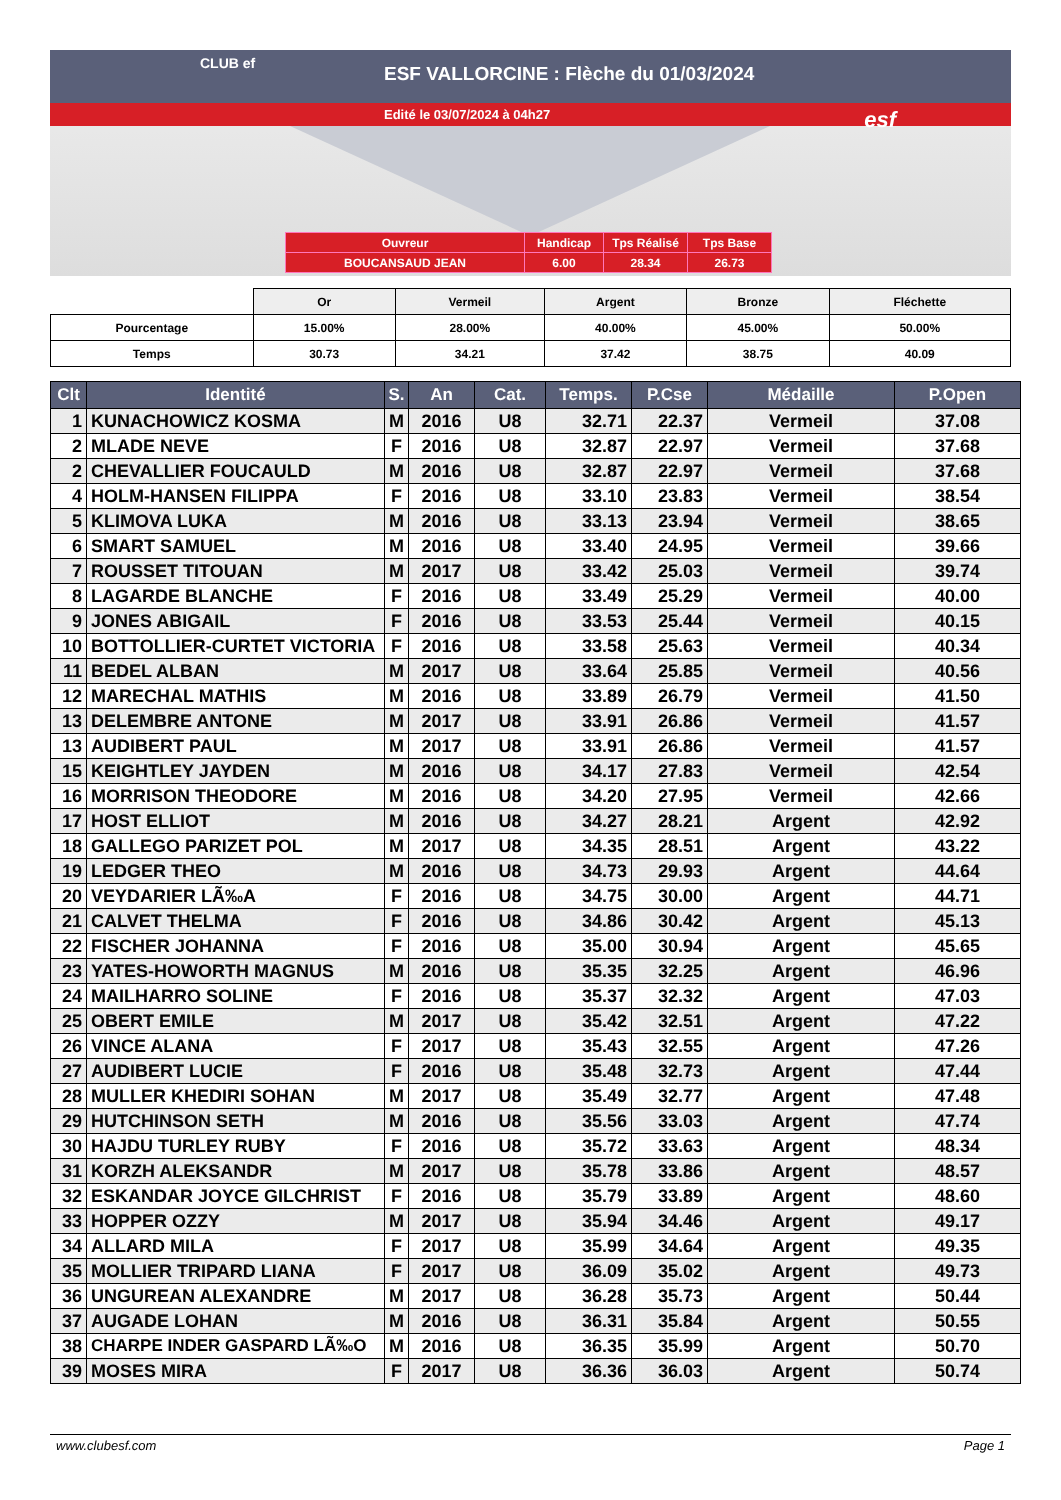ESF VALLORCINE : Flèche du 01/03/2024
Edité le 03/07/2024 à 04h27
CLUB ef
esf
| Ouvreur | Handicap | Tps Réalisé | Tps Base |
| BOUCANSAUD JEAN | 6.00 | 28.34 | 26.73 |
| | Or | Vermeil | Argent | Bronze | Fléchette |
| Pourcentage | 15.00% | 28.00% | 40.00% | 45.00% | 50.00% |
| Temps | 30.73 | 34.21 | 37.42 | 38.75 | 40.09 |
| Clt | Identité | S. | An | Cat. | Temps. | P.Cse | Médaille | P.Open |
| --- | --- | --- | --- | --- | --- | --- | --- | --- |
| 1 | KUNACHOWICZ KOSMA | M | 2016 | U8 | 32.71 | 22.37 | Vermeil | 37.08 |
| 2 | MLADE NEVE | F | 2016 | U8 | 32.87 | 22.97 | Vermeil | 37.68 |
| 2 | CHEVALLIER FOUCAULD | M | 2016 | U8 | 32.87 | 22.97 | Vermeil | 37.68 |
| 4 | HOLM-HANSEN FILIPPA | F | 2016 | U8 | 33.10 | 23.83 | Vermeil | 38.54 |
| 5 | KLIMOVA LUKA | M | 2016 | U8 | 33.13 | 23.94 | Vermeil | 38.65 |
| 6 | SMART SAMUEL | M | 2016 | U8 | 33.40 | 24.95 | Vermeil | 39.66 |
| 7 | ROUSSET TITOUAN | M | 2017 | U8 | 33.42 | 25.03 | Vermeil | 39.74 |
| 8 | LAGARDE BLANCHE | F | 2016 | U8 | 33.49 | 25.29 | Vermeil | 40.00 |
| 9 | JONES ABIGAIL | F | 2016 | U8 | 33.53 | 25.44 | Vermeil | 40.15 |
| 10 | BOTTOLLIER-CURTET VICTORIA | F | 2016 | U8 | 33.58 | 25.63 | Vermeil | 40.34 |
| 11 | BEDEL ALBAN | M | 2017 | U8 | 33.64 | 25.85 | Vermeil | 40.56 |
| 12 | MARECHAL MATHIS | M | 2016 | U8 | 33.89 | 26.79 | Vermeil | 41.50 |
| 13 | DELEMBRE ANTONE | M | 2017 | U8 | 33.91 | 26.86 | Vermeil | 41.57 |
| 13 | AUDIBERT PAUL | M | 2017 | U8 | 33.91 | 26.86 | Vermeil | 41.57 |
| 15 | KEIGHTLEY JAYDEN | M | 2016 | U8 | 34.17 | 27.83 | Vermeil | 42.54 |
| 16 | MORRISON THEODORE | M | 2016 | U8 | 34.20 | 27.95 | Vermeil | 42.66 |
| 17 | HOST ELLIOT | M | 2016 | U8 | 34.27 | 28.21 | Argent | 42.92 |
| 18 | GALLEGO PARIZET POL | M | 2017 | U8 | 34.35 | 28.51 | Argent | 43.22 |
| 19 | LEDGER THEO | M | 2016 | U8 | 34.73 | 29.93 | Argent | 44.64 |
| 20 | VEYDARIER LÃ‰A | F | 2016 | U8 | 34.75 | 30.00 | Argent | 44.71 |
| 21 | CALVET THELMA | F | 2016 | U8 | 34.86 | 30.42 | Argent | 45.13 |
| 22 | FISCHER JOHANNA | F | 2016 | U8 | 35.00 | 30.94 | Argent | 45.65 |
| 23 | YATES-HOWORTH MAGNUS | M | 2016 | U8 | 35.35 | 32.25 | Argent | 46.96 |
| 24 | MAILHARRO SOLINE | F | 2016 | U8 | 35.37 | 32.32 | Argent | 47.03 |
| 25 | OBERT EMILE | M | 2017 | U8 | 35.42 | 32.51 | Argent | 47.22 |
| 26 | VINCE ALANA | F | 2017 | U8 | 35.43 | 32.55 | Argent | 47.26 |
| 27 | AUDIBERT LUCIE | F | 2016 | U8 | 35.48 | 32.73 | Argent | 47.44 |
| 28 | MULLER KHEDIRI SOHAN | M | 2017 | U8 | 35.49 | 32.77 | Argent | 47.48 |
| 29 | HUTCHINSON SETH | M | 2016 | U8 | 35.56 | 33.03 | Argent | 47.74 |
| 30 | HAJDU TURLEY RUBY | F | 2016 | U8 | 35.72 | 33.63 | Argent | 48.34 |
| 31 | KORZH ALEKSANDR | M | 2017 | U8 | 35.78 | 33.86 | Argent | 48.57 |
| 32 | ESKANDAR JOYCE GILCHRIST | F | 2016 | U8 | 35.79 | 33.89 | Argent | 48.60 |
| 33 | HOPPER OZZY | M | 2017 | U8 | 35.94 | 34.46 | Argent | 49.17 |
| 34 | ALLARD MILA | F | 2017 | U8 | 35.99 | 34.64 | Argent | 49.35 |
| 35 | MOLLIER TRIPARD LIANA | F | 2017 | U8 | 36.09 | 35.02 | Argent | 49.73 |
| 36 | UNGUREAN ALEXANDRE | M | 2017 | U8 | 36.28 | 35.73 | Argent | 50.44 |
| 37 | AUGADE LOHAN | M | 2016 | U8 | 36.31 | 35.84 | Argent | 50.55 |
| 38 | CHARPE INDER GASPARD LÃ‰O | M | 2016 | U8 | 36.35 | 35.99 | Argent | 50.70 |
| 39 | MOSES MIRA | F | 2017 | U8 | 36.36 | 36.03 | Argent | 50.74 |
www.clubesf.com Page 1